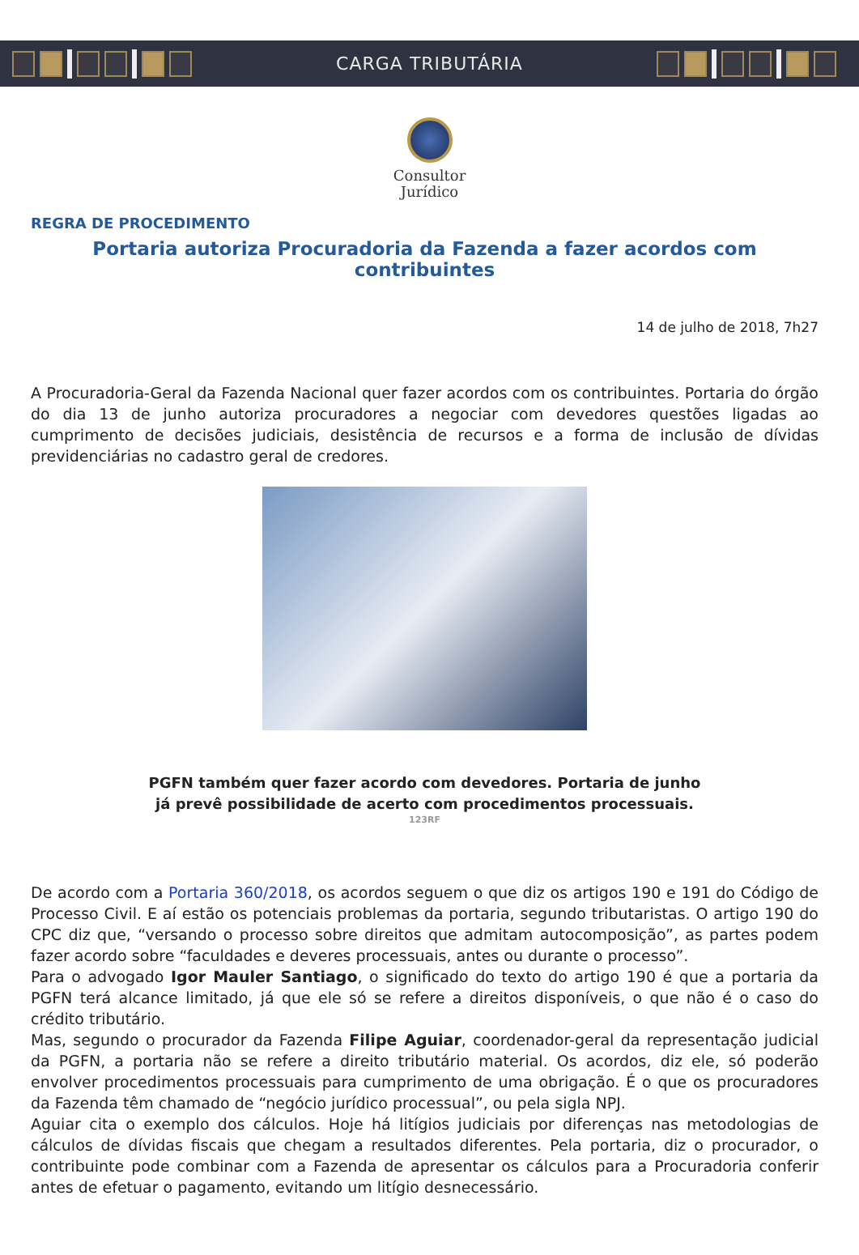CARGA TRIBUTÁRIA
Consultor
Jurídico
REGRA DE PROCEDIMENTO
Portaria autoriza Procuradoria da Fazenda a fazer acordos com contribuintes
14 de julho de 2018, 7h27
A Procuradoria-Geral da Fazenda Nacional quer fazer acordos com os contribuintes. Portaria do órgão do dia 13 de junho autoriza procuradores a negociar com devedores questões ligadas ao cumprimento de decisões judiciais, desistência de recursos e a forma de inclusão de dívidas previdenciárias no cadastro geral de credores.
PGFN também quer fazer acordo com devedores. Portaria de junho
já prevê possibilidade de acerto com procedimentos processuais.
123RF
De acordo com a Portaria 360/2018, os acordos seguem o que diz os artigos 190 e 191 do Código de Processo Civil. E aí estão os potenciais problemas da portaria, segundo tributaristas. O artigo 190 do CPC diz que, “versando o processo sobre direitos que admitam autocomposição”, as partes podem fazer acordo sobre “faculdades e deveres processuais, antes ou durante o processo”.
Para o advogado Igor Mauler Santiago, o significado do texto do artigo 190 é que a portaria da PGFN terá alcance limitado, já que ele só se refere a direitos disponíveis, o que não é o caso do crédito tributário.
Mas, segundo o procurador da Fazenda Filipe Aguiar, coordenador-geral da representação judicial da PGFN, a portaria não se refere a direito tributário material. Os acordos, diz ele, só poderão envolver procedimentos processuais para cumprimento de uma obrigação. É o que os procuradores da Fazenda têm chamado de “negócio jurídico processual”, ou pela sigla NPJ.
Aguiar cita o exemplo dos cálculos. Hoje há litígios judiciais por diferenças nas metodologias de cálculos de dívidas fiscais que chegam a resultados diferentes. Pela portaria, diz o procurador, o contribuinte pode combinar com a Fazenda de apresentar os cálculos para a Procuradoria conferir antes de efetuar o pagamento, evitando um litígio desnecessário.